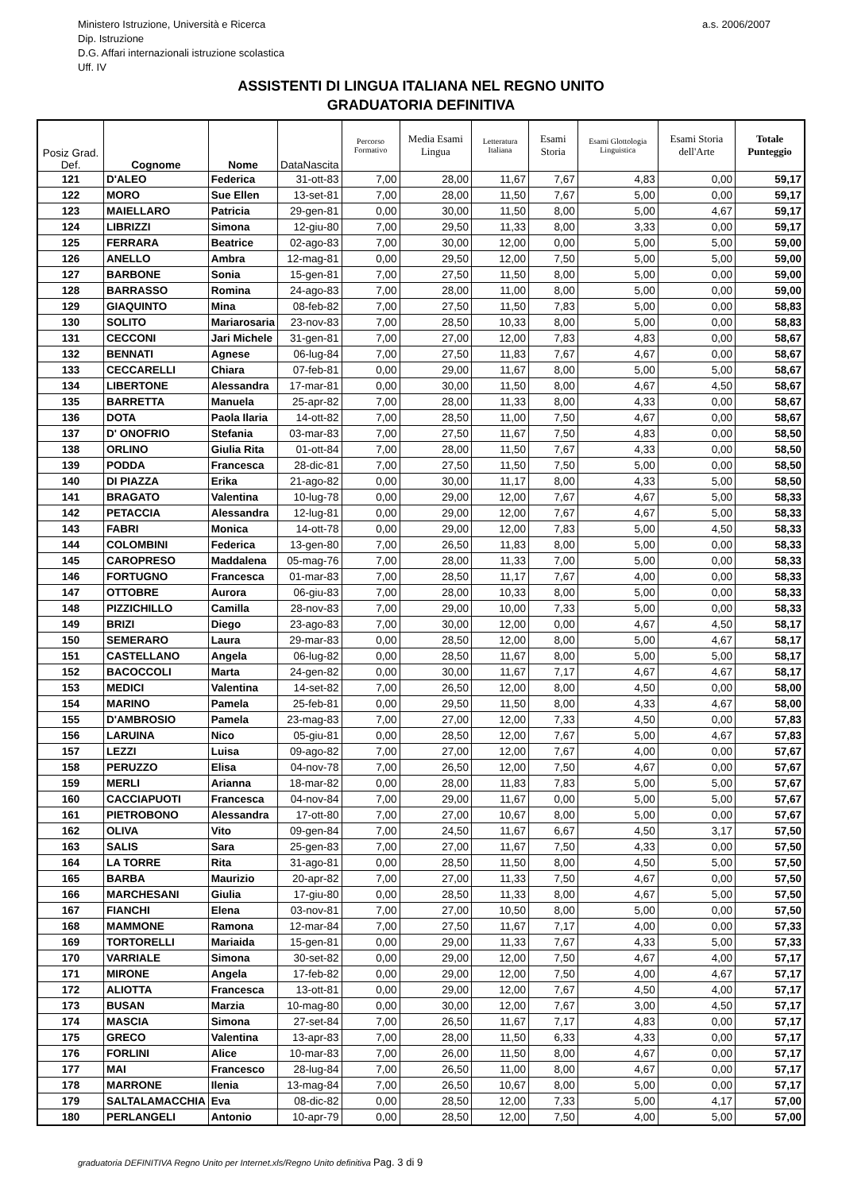Ministero Istruzione, Università e Ricerca
Dip. Istruzione
D.G. Affari internazionali istruzione scolastica
Uff. IV
a.s. 2006/2007
ASSISTENTI DI LINGUA ITALIANA NEL REGNO UNITO
GRADUATORIA DEFINITIVA
| Posiz Grad. Def. | Cognome | Nome | DataNascita | Percorso Formativo | Media Esami Lingua | Letteratura Italiana | Esami Storia | Esami Glottologia Linguistica | Esami Storia dell'Arte | Totale Punteggio |
| --- | --- | --- | --- | --- | --- | --- | --- | --- | --- | --- |
| 121 | D'ALEO | Federica | 31-ott-83 | 7,00 | 28,00 | 11,67 | 7,67 | 4,83 | 0,00 | 59,17 |
| 122 | MORO | Sue Ellen | 13-set-81 | 7,00 | 28,00 | 11,50 | 7,67 | 5,00 | 0,00 | 59,17 |
| 123 | MAIELLARO | Patricia | 29-gen-81 | 0,00 | 30,00 | 11,50 | 8,00 | 5,00 | 4,67 | 59,17 |
| 124 | LIBRIZZI | Simona | 12-giu-80 | 7,00 | 29,50 | 11,33 | 8,00 | 3,33 | 0,00 | 59,17 |
| 125 | FERRARA | Beatrice | 02-ago-83 | 7,00 | 30,00 | 12,00 | 0,00 | 5,00 | 5,00 | 59,00 |
| 126 | ANELLO | Ambra | 12-mag-81 | 0,00 | 29,50 | 12,00 | 7,50 | 5,00 | 5,00 | 59,00 |
| 127 | BARBONE | Sonia | 15-gen-81 | 7,00 | 27,50 | 11,50 | 8,00 | 5,00 | 0,00 | 59,00 |
| 128 | BARRASSO | Romina | 24-ago-83 | 7,00 | 28,00 | 11,00 | 8,00 | 5,00 | 0,00 | 59,00 |
| 129 | GIAQUINTO | Mina | 08-feb-82 | 7,00 | 27,50 | 11,50 | 7,83 | 5,00 | 0,00 | 58,83 |
| 130 | SOLITO | Mariarosaria | 23-nov-83 | 7,00 | 28,50 | 10,33 | 8,00 | 5,00 | 0,00 | 58,83 |
| 131 | CECCONI | Jari Michele | 31-gen-81 | 7,00 | 27,00 | 12,00 | 7,83 | 4,83 | 0,00 | 58,67 |
| 132 | BENNATI | Agnese | 06-lug-84 | 7,00 | 27,50 | 11,83 | 7,67 | 4,67 | 0,00 | 58,67 |
| 133 | CECCARELLI | Chiara | 07-feb-81 | 0,00 | 29,00 | 11,67 | 8,00 | 5,00 | 5,00 | 58,67 |
| 134 | LIBERTONE | Alessandra | 17-mar-81 | 0,00 | 30,00 | 11,50 | 8,00 | 4,67 | 4,50 | 58,67 |
| 135 | BARRETTA | Manuela | 25-apr-82 | 7,00 | 28,00 | 11,33 | 8,00 | 4,33 | 0,00 | 58,67 |
| 136 | DOTA | Paola Ilaria | 14-ott-82 | 7,00 | 28,50 | 11,00 | 7,50 | 4,67 | 0,00 | 58,67 |
| 137 | D' ONOFRIO | Stefania | 03-mar-83 | 7,00 | 27,50 | 11,67 | 7,50 | 4,83 | 0,00 | 58,50 |
| 138 | ORLINO | Giulia Rita | 01-ott-84 | 7,00 | 28,00 | 11,50 | 7,67 | 4,33 | 0,00 | 58,50 |
| 139 | PODDA | Francesca | 28-dic-81 | 7,00 | 27,50 | 11,50 | 7,50 | 5,00 | 0,00 | 58,50 |
| 140 | DI PIAZZA | Erika | 21-ago-82 | 0,00 | 30,00 | 11,17 | 8,00 | 4,33 | 5,00 | 58,50 |
| 141 | BRAGATO | Valentina | 10-lug-78 | 0,00 | 29,00 | 12,00 | 7,67 | 4,67 | 5,00 | 58,33 |
| 142 | PETACCIA | Alessandra | 12-lug-81 | 0,00 | 29,00 | 12,00 | 7,67 | 4,67 | 5,00 | 58,33 |
| 143 | FABRI | Monica | 14-ott-78 | 0,00 | 29,00 | 12,00 | 7,83 | 5,00 | 4,50 | 58,33 |
| 144 | COLOMBINI | Federica | 13-gen-80 | 7,00 | 26,50 | 11,83 | 8,00 | 5,00 | 0,00 | 58,33 |
| 145 | CAROPRESO | Maddalena | 05-mag-76 | 7,00 | 28,00 | 11,33 | 7,00 | 5,00 | 0,00 | 58,33 |
| 146 | FORTUGNO | Francesca | 01-mar-83 | 7,00 | 28,50 | 11,17 | 7,67 | 4,00 | 0,00 | 58,33 |
| 147 | OTTOBRE | Aurora | 06-giu-83 | 7,00 | 28,00 | 10,33 | 8,00 | 5,00 | 0,00 | 58,33 |
| 148 | PIZZICHILLO | Camilla | 28-nov-83 | 7,00 | 29,00 | 10,00 | 7,33 | 5,00 | 0,00 | 58,33 |
| 149 | BRIZI | Diego | 23-ago-83 | 7,00 | 30,00 | 12,00 | 0,00 | 4,67 | 4,50 | 58,17 |
| 150 | SEMERARO | Laura | 29-mar-83 | 0,00 | 28,50 | 12,00 | 8,00 | 5,00 | 4,67 | 58,17 |
| 151 | CASTELLANO | Angela | 06-lug-82 | 0,00 | 28,50 | 11,67 | 8,00 | 5,00 | 5,00 | 58,17 |
| 152 | BACOCCOLI | Marta | 24-gen-82 | 0,00 | 30,00 | 11,67 | 7,17 | 4,67 | 4,67 | 58,17 |
| 153 | MEDICI | Valentina | 14-set-82 | 7,00 | 26,50 | 12,00 | 8,00 | 4,50 | 0,00 | 58,00 |
| 154 | MARINO | Pamela | 25-feb-81 | 0,00 | 29,50 | 11,50 | 8,00 | 4,33 | 4,67 | 58,00 |
| 155 | D'AMBROSIO | Pamela | 23-mag-83 | 7,00 | 27,00 | 12,00 | 7,33 | 4,50 | 0,00 | 57,83 |
| 156 | LARUINA | Nico | 05-giu-81 | 0,00 | 28,50 | 12,00 | 7,67 | 5,00 | 4,67 | 57,83 |
| 157 | LEZZI | Luisa | 09-ago-82 | 7,00 | 27,00 | 12,00 | 7,67 | 4,00 | 0,00 | 57,67 |
| 158 | PERUZZO | Elisa | 04-nov-78 | 7,00 | 26,50 | 12,00 | 7,50 | 4,67 | 0,00 | 57,67 |
| 159 | MERLI | Arianna | 18-mar-82 | 0,00 | 28,00 | 11,83 | 7,83 | 5,00 | 5,00 | 57,67 |
| 160 | CACCIAPUOTI | Francesca | 04-nov-84 | 7,00 | 29,00 | 11,67 | 0,00 | 5,00 | 5,00 | 57,67 |
| 161 | PIETROBONO | Alessandra | 17-ott-80 | 7,00 | 27,00 | 10,67 | 8,00 | 5,00 | 0,00 | 57,67 |
| 162 | OLIVA | Vito | 09-gen-84 | 7,00 | 24,50 | 11,67 | 6,67 | 4,50 | 3,17 | 57,50 |
| 163 | SALIS | Sara | 25-gen-83 | 7,00 | 27,00 | 11,67 | 7,50 | 4,33 | 0,00 | 57,50 |
| 164 | LA TORRE | Rita | 31-ago-81 | 0,00 | 28,50 | 11,50 | 8,00 | 4,50 | 5,00 | 57,50 |
| 165 | BARBA | Maurizio | 20-apr-82 | 7,00 | 27,00 | 11,33 | 7,50 | 4,67 | 0,00 | 57,50 |
| 166 | MARCHESANI | Giulia | 17-giu-80 | 0,00 | 28,50 | 11,33 | 8,00 | 4,67 | 5,00 | 57,50 |
| 167 | FIANCHI | Elena | 03-nov-81 | 7,00 | 27,00 | 10,50 | 8,00 | 5,00 | 0,00 | 57,50 |
| 168 | MAMMONE | Ramona | 12-mar-84 | 7,00 | 27,50 | 11,67 | 7,17 | 4,00 | 0,00 | 57,33 |
| 169 | TORTORELLI | Mariaida | 15-gen-81 | 0,00 | 29,00 | 11,33 | 7,67 | 4,33 | 5,00 | 57,33 |
| 170 | VARRIALE | Simona | 30-set-82 | 0,00 | 29,00 | 12,00 | 7,50 | 4,67 | 4,00 | 57,17 |
| 171 | MIRONE | Angela | 17-feb-82 | 0,00 | 29,00 | 12,00 | 7,50 | 4,00 | 4,67 | 57,17 |
| 172 | ALIOTTA | Francesca | 13-ott-81 | 0,00 | 29,00 | 12,00 | 7,67 | 4,50 | 4,00 | 57,17 |
| 173 | BUSAN | Marzia | 10-mag-80 | 0,00 | 30,00 | 12,00 | 7,67 | 3,00 | 4,50 | 57,17 |
| 174 | MASCIA | Simona | 27-set-84 | 7,00 | 26,50 | 11,67 | 7,17 | 4,83 | 0,00 | 57,17 |
| 175 | GRECO | Valentina | 13-apr-83 | 7,00 | 28,00 | 11,50 | 6,33 | 4,33 | 0,00 | 57,17 |
| 176 | FORLINI | Alice | 10-mar-83 | 7,00 | 26,00 | 11,50 | 8,00 | 4,67 | 0,00 | 57,17 |
| 177 | MAI | Francesco | 28-lug-84 | 7,00 | 26,50 | 11,00 | 8,00 | 4,67 | 0,00 | 57,17 |
| 178 | MARRONE | Ilenia | 13-mag-84 | 7,00 | 26,50 | 10,67 | 8,00 | 5,00 | 0,00 | 57,17 |
| 179 | SALTALAMACCHIA | Eva | 08-dic-82 | 0,00 | 28,50 | 12,00 | 7,33 | 5,00 | 4,17 | 57,00 |
| 180 | PERLANGELI | Antonio | 10-apr-79 | 0,00 | 28,50 | 12,00 | 7,50 | 4,00 | 5,00 | 57,00 |
graduatoria DEFINITIVA Regno Unito per Internet.xls/Regno Unito definitiva Pag. 3 di 9